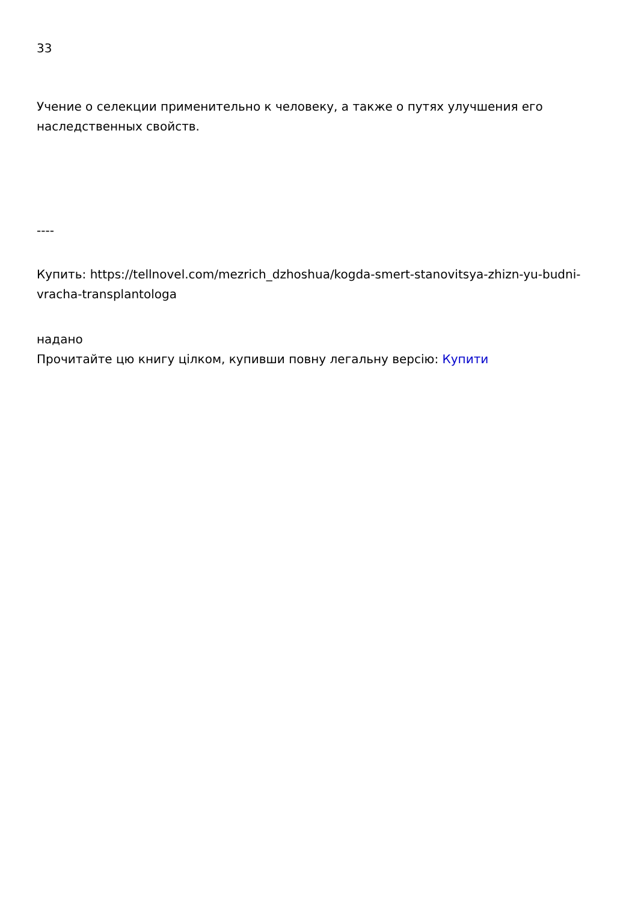33
Учение о селекции применительно к человеку, а также о путях улучшения его наследственных свойств.
----
Купить: https://tellnovel.com/mezrich_dzhoshua/kogda-smert-stanovitsya-zhizn-yu-budni-vracha-transplantologa
надано
Прочитайте цю книгу цілком, купивши повну легальну версію: Купити